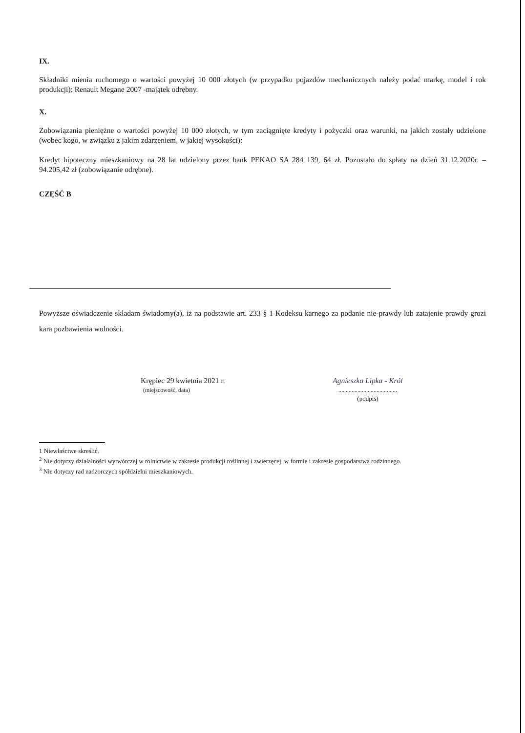IX.
Składniki mienia ruchomego o wartości powyżej 10 000 złotych (w przypadku pojazdów mechanicznych należy podać markę, model i rok produkcji): Renault Megane 2007 -majątek odrębny.
X.
Zobowiązania pieniężne o wartości powyżej 10 000 złotych, w tym zaciągnięte kredyty i pożyczki oraz warunki, na jakich zostały udzielone (wobec kogo, w związku z jakim zdarzeniem, w jakiej wysokości):
Kredyt hipoteczny mieszkaniowy na 28 lat udzielony przez bank PEKAO SA 284 139, 64 zł. Pozostało do spłaty na dzień 31.12.2020r. – 94.205,42 zł (zobowiązanie odrębne).
CZĘŚĆ B
Powyższe oświadczenie składam świadomy(a), iż na podstawie art. 233 § 1 Kodeksu karnego za podanie nie-prawdy lub zatajenie prawdy grozi kara pozbawienia wolności.
Krępiec 29 kwietnia 2021 r.
(miejscowość, data)
Agnieszka Lipka - Król
........................................
(podpis)
1 Niewłaściwe skreślić.
<sup>2</sup> Nie dotyczy działalności wytwórczej w rolnictwie w zakresie produkcji roślinnej i zwierzęcej, w formie i zakresie gospodarstwa rodzinnego.
<sup>3</sup> Nie dotyczy rad nadzorczych spółdzielni mieszkaniowych.